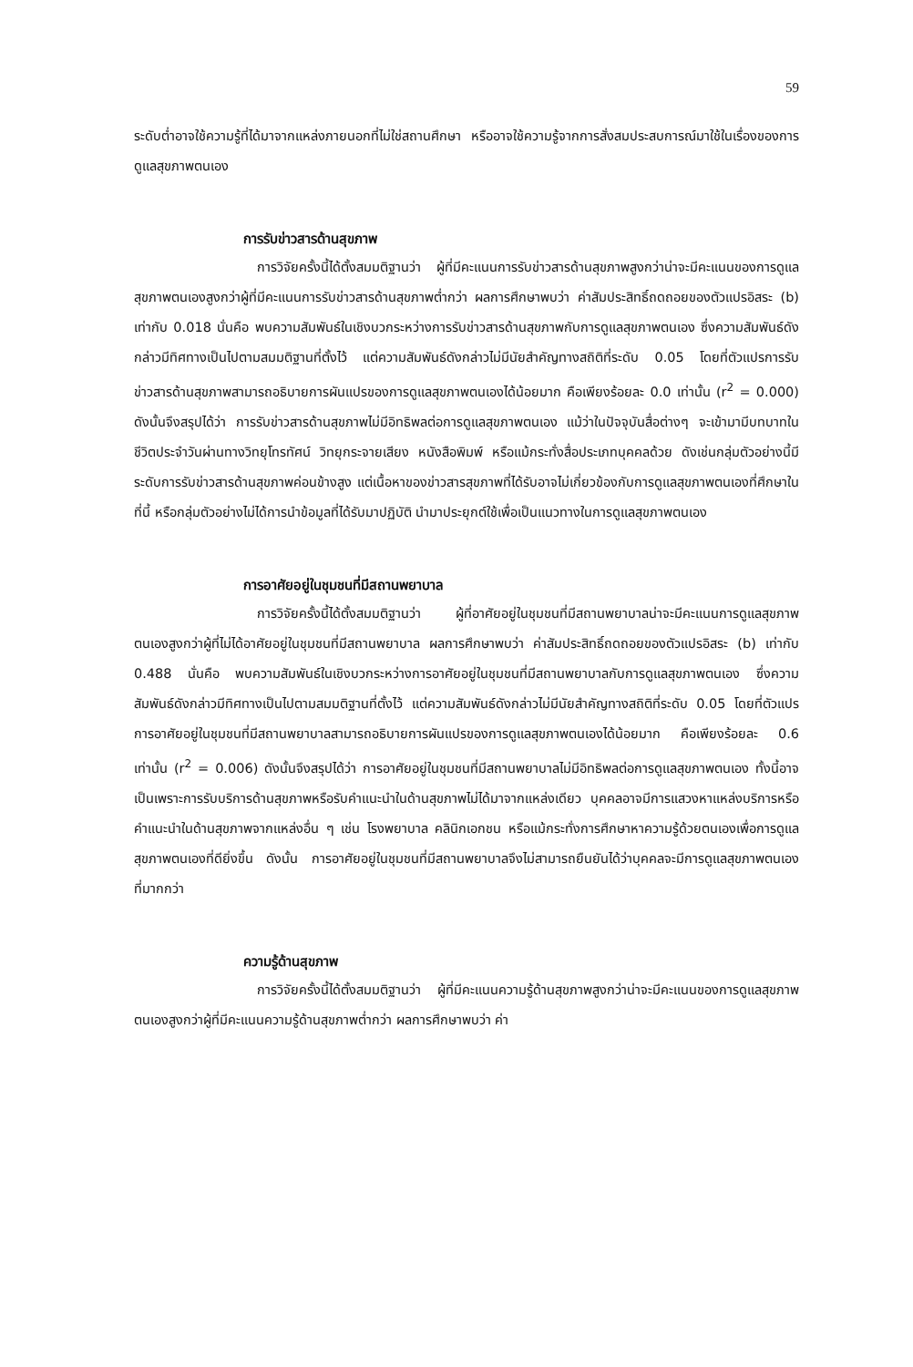59
ระดับต่ำอาจใช้ความรู้ที่ได้มาจากแหล่งภายนอกที่ไม่ใช่สถานศึกษา หรืออาจใช้ความรู้จากการสั่งสมประสบการณ์มาใช้ในเรื่องของการดูแลสุขภาพตนเอง
การรับข่าวสารด้านสุขภาพ
การวิจัยครั้งนี้ได้ตั้งสมมติฐานว่า ผู้ที่มีคะแนนการรับข่าวสารด้านสุขภาพสูงกว่าน่าจะมีคะแนนของการดูแลสุขภาพตนเองสูงกว่าผู้ที่มีคะแนนการรับข่าวสารด้านสุขภาพต่ำกว่า ผลการศึกษาพบว่า ค่าสัมประสิทธิ์ถดถอยของตัวแปรอิสระ (b) เท่ากับ 0.018 นั่นคือ พบความสัมพันธ์ในเชิงบวกระหว่างการรับข่าวสารด้านสุขภาพกับการดูแลสุขภาพตนเอง ซึ่งความสัมพันธ์ดังกล่าวมีทิศทางเป็นไปตามสมมติฐานที่ตั้งไว้ แต่ความสัมพันธ์ดังกล่าวไม่มีนัยสำคัญทางสถิติที่ระดับ 0.05 โดยที่ตัวแปรการรับข่าวสารด้านสุขภาพสามารถอธิบายการผันแปรของการดูแลสุขภาพตนเองได้น้อยมาก คือเพียงร้อยละ 0.0 เท่านั้น (r<sup>2</sup> = 0.000) ดังนั้นจึงสรุปได้ว่า การรับข่าวสารด้านสุขภาพไม่มีอิทธิพลต่อการดูแลสุขภาพตนเอง แม้ว่าในปัจจุบันสื่อต่างๆ จะเข้ามามีบทบาทในชีวิตประจำวันผ่านทางวิทยุโทรทัศน์ วิทยุกระจายเสียง หนังสือพิมพ์ หรือแม้กระทั่งสื่อประเภทบุคคลด้วย ดังเช่นกลุ่มตัวอย่างนี้มีระดับการรับข่าวสารด้านสุขภาพค่อนข้างสูง แต่เนื้อหาของข่าวสารสุขภาพที่ได้รับอาจไม่เกี่ยวข้องกับการดูแลสุขภาพตนเองที่ศึกษาในที่นี้ หรือกลุ่มตัวอย่างไม่ได้การนำข้อมูลที่ได้รับมาปฏิบัติ นำมาประยุกต์ใช้เพื่อเป็นแนวทางในการดูแลสุขภาพตนเอง
การอาศัยอยู่ในชุมชนที่มีสถานพยาบาล
การวิจัยครั้งนี้ได้ตั้งสมมติฐานว่า ผู้ที่อาศัยอยู่ในชุมชนที่มีสถานพยาบาลน่าจะมีคะแนนการดูแลสุขภาพตนเองสูงกว่าผู้ที่ไม่ได้อาศัยอยู่ในชุมชนที่มีสถานพยาบาล ผลการศึกษาพบว่า ค่าสัมประสิทธิ์ถดถอยของตัวแปรอิสระ (b) เท่ากับ 0.488 นั่นคือ พบความสัมพันธ์ในเชิงบวกระหว่างการอาศัยอยู่ในชุมชนที่มีสถานพยาบาลกับการดูแลสุขภาพตนเอง ซึ่งความสัมพันธ์ดังกล่าวมีทิศทางเป็นไปตามสมมติฐานที่ตั้งไว้ แต่ความสัมพันธ์ดังกล่าวไม่มีนัยสำคัญทางสถิติที่ระดับ 0.05 โดยที่ตัวแปรการอาศัยอยู่ในชุมชนที่มีสถานพยาบาลสามารถอธิบายการผันแปรของการดูแลสุขภาพตนเองได้น้อยมาก คือเพียงร้อยละ 0.6 เท่านั้น (r<sup>2</sup> = 0.006) ดังนั้นจึงสรุปได้ว่า การอาศัยอยู่ในชุมชนที่มีสถานพยาบาลไม่มีอิทธิพลต่อการดูแลสุขภาพตนเอง ทั้งนี้อาจเป็นเพราะการรับบริการด้านสุขภาพหรือรับคำแนะนำในด้านสุขภาพไม่ได้มาจากแหล่งเดียว บุคคลอาจมีการแสวงหาแหล่งบริการหรือคำแนะนำในด้านสุขภาพจากแหล่งอื่น ๆ เช่น โรงพยาบาล คลินิกเอกชน หรือแม้กระทั่งการศึกษาหาความรู้ด้วยตนเองเพื่อการดูแลสุขภาพตนเองที่ดียิ่งขึ้น ดังนั้น การอาศัยอยู่ในชุมชนที่มีสถานพยาบาลจึงไม่สามารถยืนยันได้ว่าบุคคลจะมีการดูแลสุขภาพตนเองที่มากกว่า
ความรู้ด้านสุขภาพ
การวิจัยครั้งนี้ได้ตั้งสมมติฐานว่า ผู้ที่มีคะแนนความรู้ด้านสุขภาพสูงกว่าน่าจะมีคะแนนของการดูแลสุขภาพตนเองสูงกว่าผู้ที่มีคะแนนความรู้ด้านสุขภาพต่ำกว่า ผลการศึกษาพบว่า ค่า